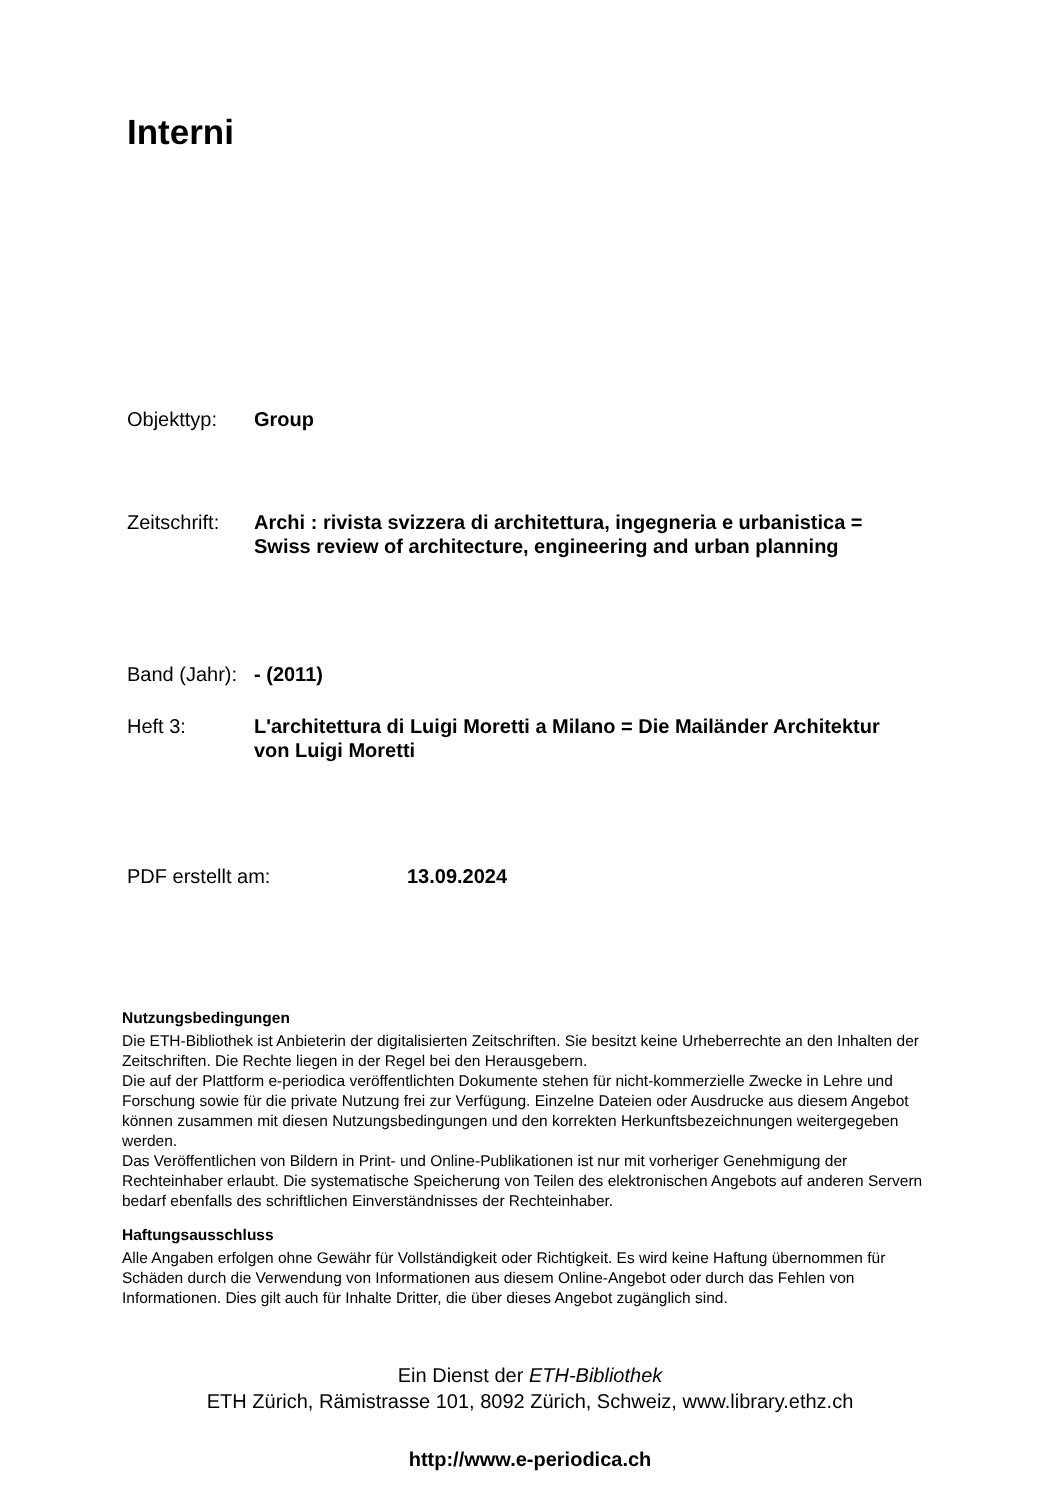Interni
Objekttyp: Group
Zeitschrift: Archi : rivista svizzera di architettura, ingegneria e urbanistica =
Swiss review of architecture, engineering and urban planning
Band (Jahr): - (2011)
Heft 3: L'architettura di Luigi Moretti a Milano = Die Mailänder Architektur
von Luigi Moretti
PDF erstellt am: 13.09.2024
Nutzungsbedingungen
Die ETH-Bibliothek ist Anbieterin der digitalisierten Zeitschriften. Sie besitzt keine Urheberrechte an den Inhalten der Zeitschriften. Die Rechte liegen in der Regel bei den Herausgebern.
Die auf der Plattform e-periodica veröffentlichten Dokumente stehen für nicht-kommerzielle Zwecke in Lehre und Forschung sowie für die private Nutzung frei zur Verfügung. Einzelne Dateien oder Ausdrucke aus diesem Angebot können zusammen mit diesen Nutzungsbedingungen und den korrekten Herkunftsbezeichnungen weitergegeben werden.
Das Veröffentlichen von Bildern in Print- und Online-Publikationen ist nur mit vorheriger Genehmigung der Rechteinhaber erlaubt. Die systematische Speicherung von Teilen des elektronischen Angebots auf anderen Servern bedarf ebenfalls des schriftlichen Einverständnisses der Rechteinhaber.
Haftungsausschluss
Alle Angaben erfolgen ohne Gewähr für Vollständigkeit oder Richtigkeit. Es wird keine Haftung übernommen für Schäden durch die Verwendung von Informationen aus diesem Online-Angebot oder durch das Fehlen von Informationen. Dies gilt auch für Inhalte Dritter, die über dieses Angebot zugänglich sind.
Ein Dienst der ETH-Bibliothek
ETH Zürich, Rämistrasse 101, 8092 Zürich, Schweiz, www.library.ethz.ch
http://www.e-periodica.ch